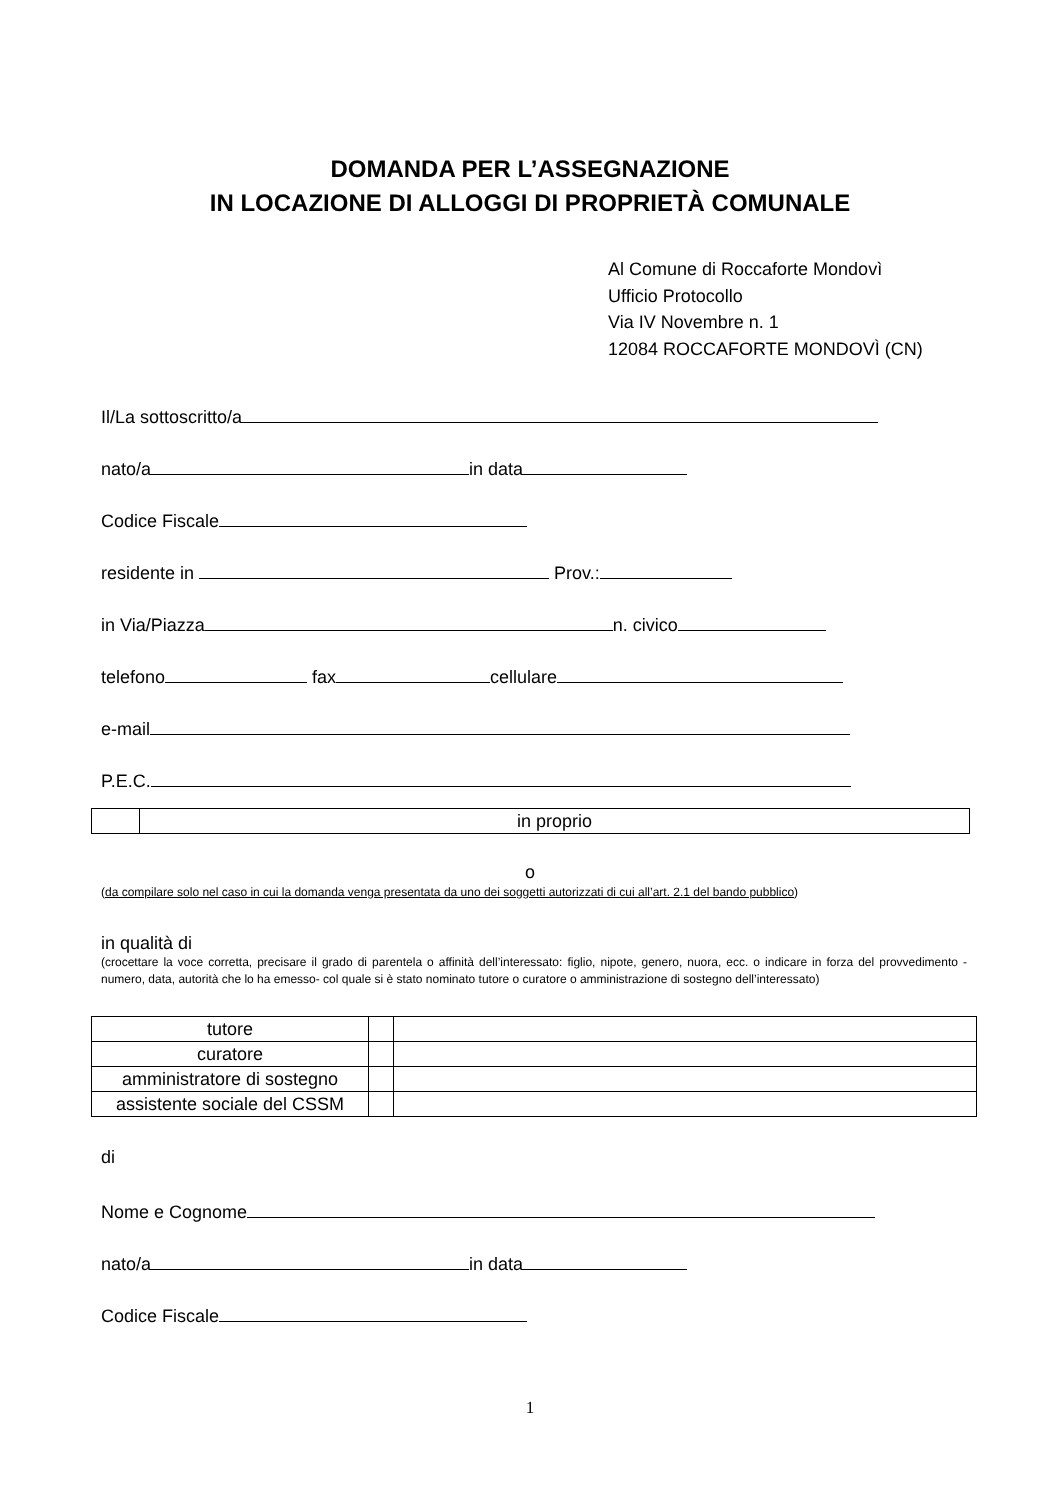DOMANDA PER L’ASSEGNAZIONE
IN LOCAZIONE DI ALLOGGI DI PROPRIETÀ COMUNALE
Al Comune di Roccaforte Mondovì
Ufficio Protocollo
Via IV Novembre n. 1
12084 ROCCAFORTE MONDOVÌ (CN)
Il/La sottoscritto/a
nato/a in data
Codice Fiscale
residente in Prov.:
in Via/Piazza n. civico
telefono fax cellulare
e-mail
P.E.C.
| | in proprio |
o
(da compilare solo nel caso in cui la domanda venga presentata da uno dei soggetti autorizzati di cui all’art. 2.1 del bando pubblico)
in qualità di
(crocettare la voce corretta, precisare il grado di parentela o affinità dell’interessato: figlio, nipote, genero, nuora, ecc. o indicare in forza del provvedimento -numero, data, autorità che lo ha emesso- col quale si è stato nominato tutore o curatore o amministrazione di sostegno dell’interessato)
| tutore | | |
| curatore | | |
| amministratore di sostegno | | |
| assistente sociale del CSSM | | |
di
Nome e Cognome
nato/a in data
Codice Fiscale
1